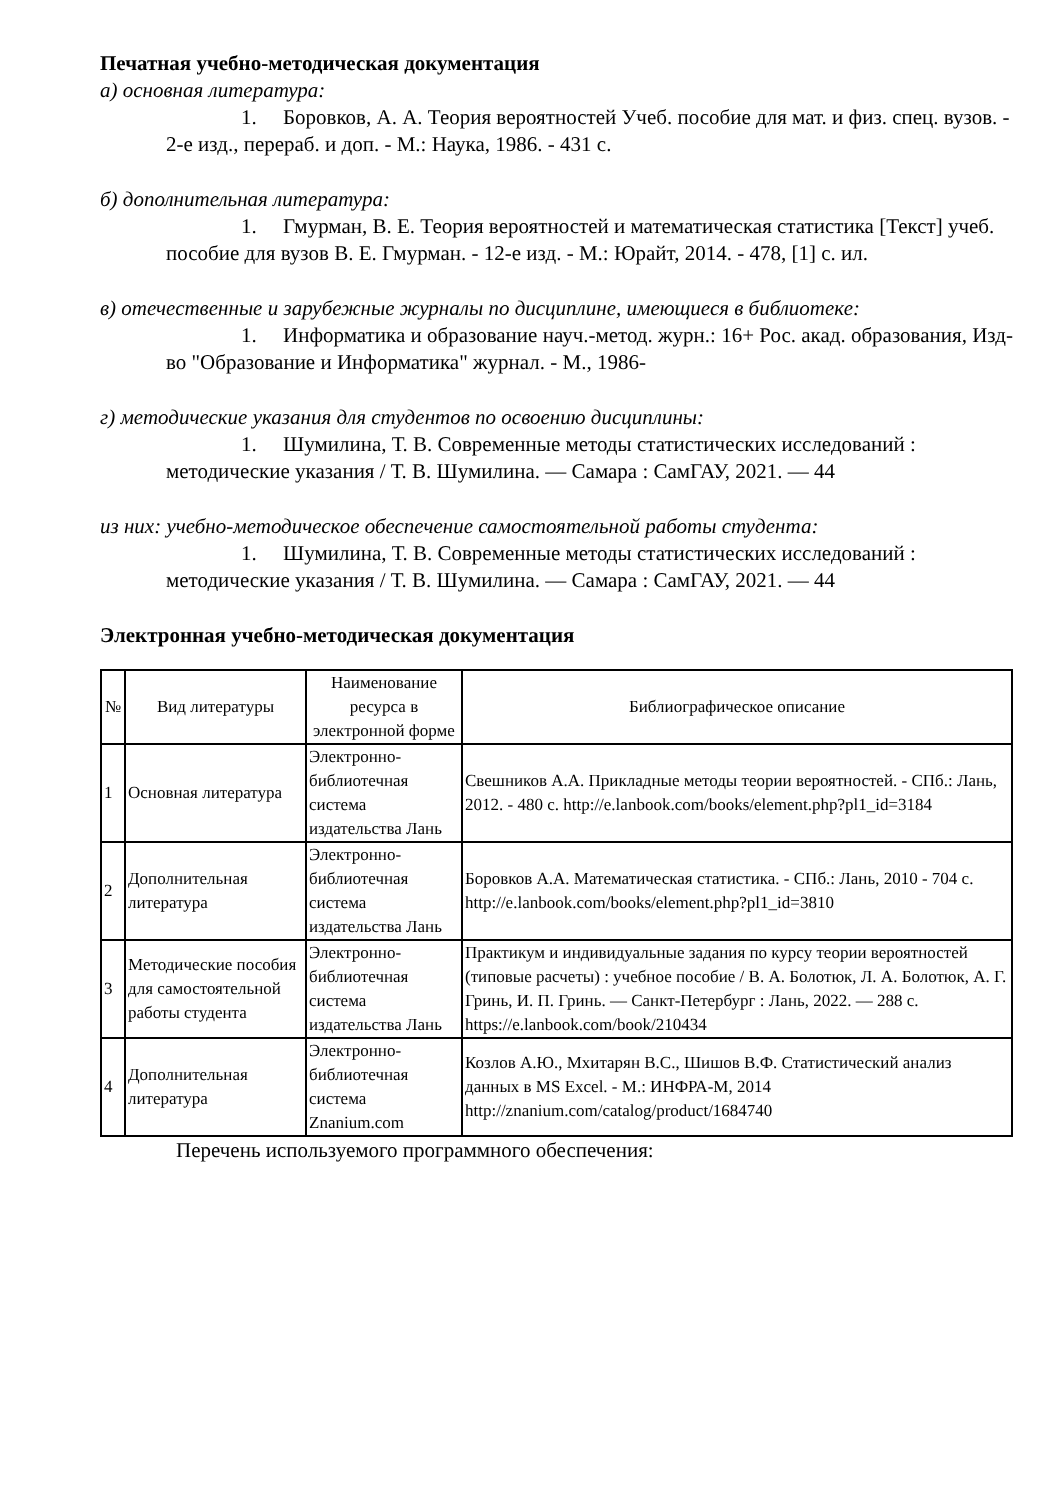Печатная учебно-методическая документация
а) основная литература:
1. Боровков, А. А. Теория вероятностей Учеб. пособие для мат. и физ. спец. вузов. - 2-е изд., перераб. и доп. - М.: Наука, 1986. - 431 с.
б) дополнительная литература:
1. Гмурман, В. Е. Теория вероятностей и математическая статистика [Текст] учеб. пособие для вузов В. Е. Гмурман. - 12-е изд. - М.: Юрайт, 2014. - 478, [1] с. ил.
в) отечественные и зарубежные журналы по дисциплине, имеющиеся в библиотеке:
1. Информатика и образование науч.-метод. журн.: 16+ Рос. акад. образования, Изд-во "Образование и Информатика" журнал. - М., 1986-
г) методические указания для студентов по освоению дисциплины:
1. Шумилина, Т. В. Современные методы статистических исследований : методические указания / Т. В. Шумилина. — Самара : СамГАУ, 2021. — 44
из них: учебно-методическое обеспечение самостоятельной работы студента:
1. Шумилина, Т. В. Современные методы статистических исследований : методические указания / Т. В. Шумилина. — Самара : СамГАУ, 2021. — 44
Электронная учебно-методическая документация
| № | Вид литературы | Наименование ресурса в электронной форме | Библиографическое описание |
| --- | --- | --- | --- |
| 1 | Основная литература | Электронно-библиотечная система издательства Лань | Свешников А.А. Прикладные методы теории вероятностей. - СПб.: Лань, 2012. - 480 с. http://e.lanbook.com/books/element.php?pl1_id=3184 |
| 2 | Дополнительная литература | Электронно-библиотечная система издательства Лань | Боровков А.А. Математическая статистика. - СПб.: Лань, 2010 - 704 с. http://e.lanbook.com/books/element.php?pl1_id=3810 |
| 3 | Методические пособия для самостоятельной работы студента | Электронно-библиотечная система издательства Лань | Практикум и индивидуальные задания по курсу теории вероятностей (типовые расчеты) : учебное пособие / В. А. Болотюк, Л. А. Болотюк, А. Г. Гринь, И. П. Гринь. — Санкт-Петербург : Лань, 2022. — 288 с. https://e.lanbook.com/book/210434 |
| 4 | Дополнительная литература | Электронно-библиотечная система Znanium.com | Козлов А.Ю., Мхитарян В.С., Шишов В.Ф. Статистический анализ данных в MS Excel. - М.: ИНФРА-М, 2014 http://znanium.com/catalog/product/1684740 |
Перечень используемого программного обеспечения: